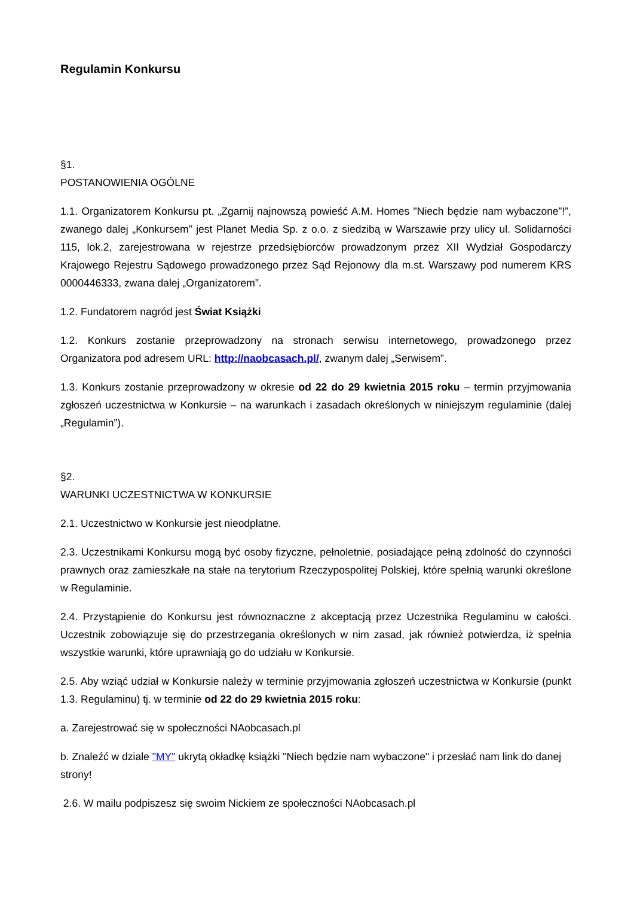Regulamin Konkursu
§1.
POSTANOWIENIA OGÓLNE
1.1. Organizatorem Konkursu pt. „Zgarnij najnowszą powieść A.M. Homes "Niech będzie nam wybaczone”!”, zwanego dalej „Konkursem” jest Planet Media Sp. z o.o. z siedzibą w Warszawie przy ulicy ul. Solidarności 115, lok.2, zarejestrowana w rejestrze przedsiębiorców prowadzonym przez XII Wydział Gospodarczy Krajowego Rejestru Sądowego prowadzonego przez Sąd Rejonowy dla m.st. Warszawy pod numerem KRS 0000446333, zwana dalej „Organizatorem”.
1.2. Fundatorem nagród jest Świat Książki
1.2. Konkurs zostanie przeprowadzony na stronach serwisu internetowego, prowadzonego przez Organizatora pod adresem URL: http://naobcasach.pl/, zwanym dalej „Serwisem”.
1.3. Konkurs zostanie przeprowadzony w okresie od 22 do 29 kwietnia 2015 roku – termin przyjmowania zgłoszeń uczestnictwa w Konkursie – na warunkach i zasadach określonych w niniejszym regulaminie (dalej „Regulamin”).
§2.
WARUNKI UCZESTNICTWA W KONKURSIE
2.1. Uczestnictwo w Konkursie jest nieodpłatne.
2.3. Uczestnikami Konkursu mogą być osoby fizyczne, pełnoletnie, posiadające pełną zdolność do czynności prawnych oraz zamieszkałe na stałe na terytorium Rzeczypospolitej Polskiej, które spełnią warunki określone w Regulaminie.
2.4. Przystąpienie do Konkursu jest równoznaczne z akceptacją przez Uczestnika Regulaminu w całości. Uczestnik zobowiązuje się do przestrzegania określonych w nim zasad, jak również potwierdza, iż spełnia wszystkie warunki, które uprawniają go do udziału w Konkursie.
2.5. Aby wziąć udział w Konkursie należy w terminie przyjmowania zgłoszeń uczestnictwa w Konkursie (punkt 1.3. Regulaminu) tj. w terminie od 22 do 29 kwietnia 2015 roku:
a. Zarejestrować się w społeczności NAobcasach.pl
b. Znaleźć w dziale "MY" ukrytą okładkę książki "Niech będzie nam wybaczone" i przesłać nam link do danej strony!
2.6. W mailu podpiszesz się swoim Nickiem ze społeczności NAobcasach.pl